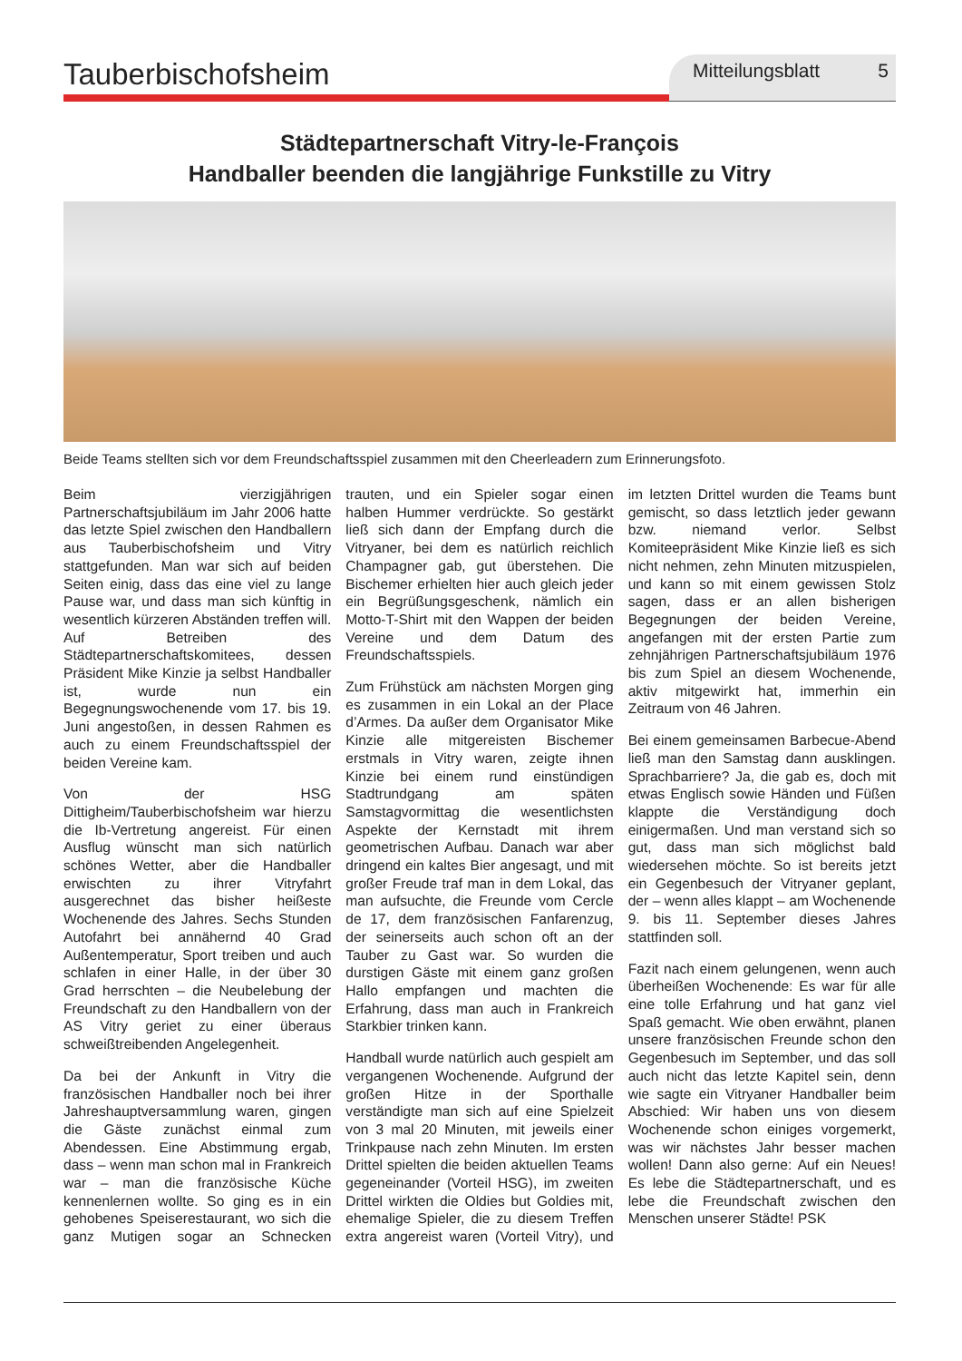Tauberbischofsheim
Mitteilungsblatt 5
Städtepartnerschaft Vitry-le-François
Handballer beenden die langjährige Funkstille zu Vitry
Beide Teams stellten sich vor dem Freundschaftsspiel zusammen mit den Cheerleadern zum Erinnerungsfoto.
Beim vierzigjährigen Partnerschaftsjubiläum im Jahr 2006 hatte das letzte Spiel zwischen den Handballern aus Tauberbischofsheim und Vitry stattgefunden. Man war sich auf beiden Seiten einig, dass das eine viel zu lange Pause war, und dass man sich künftig in wesentlich kürzeren Abständen treffen will. Auf Betreiben des Städtepartnerschaftskomitees, dessen Präsident Mike Kinzie ja selbst Handballer ist, wurde nun ein Begegnungswochenende vom 17. bis 19. Juni angestoßen, in dessen Rahmen es auch zu einem Freundschaftsspiel der beiden Vereine kam.
Von der HSG Dittigheim/Tauberbischofsheim war hierzu die Ib-Vertretung angereist. Für einen Ausflug wünscht man sich natürlich schönes Wetter, aber die Handballer erwischten zu ihrer Vitryfahrt ausgerechnet das bisher heißeste Wochenende des Jahres. Sechs Stunden Autofahrt bei annähernd 40 Grad Außentemperatur, Sport treiben und auch schlafen in einer Halle, in der über 30 Grad herrschten – die Neubelebung der Freundschaft zu den Handballern von der AS Vitry geriet zu einer überaus schweißtreibenden Angelegenheit.
Da bei der Ankunft in Vitry die französischen Handballer noch bei ihrer Jahreshauptversammlung waren, gingen die Gäste zunächst einmal zum Abendessen. Eine Abstimmung ergab, dass – wenn man schon mal in Frankreich war – man die französische Küche kennenlernen wollte. So ging es in ein gehobenes Speiserestaurant, wo sich die ganz Mutigen sogar an Schnecken trauten, und ein Spieler sogar einen halben Hummer verdrückte. So gestärkt ließ sich dann der Empfang durch die Vitryaner, bei dem es natürlich reichlich Champagner gab, gut überstehen. Die Bischemer erhielten hier auch gleich jeder ein Begrüßungsgeschenk, nämlich ein Motto-T-Shirt mit den Wappen der beiden Vereine und dem Datum des Freundschaftsspiels.
Zum Frühstück am nächsten Morgen ging es zusammen in ein Lokal an der Place d’Armes. Da außer dem Organisator Mike Kinzie alle mitgereisten Bischemer erstmals in Vitry waren, zeigte ihnen Kinzie bei einem rund einstündigen Stadtrundgang am späten Samstagvormittag die wesentlichsten Aspekte der Kernstadt mit ihrem geometrischen Aufbau. Danach war aber dringend ein kaltes Bier angesagt, und mit großer Freude traf man in dem Lokal, das man aufsuchte, die Freunde vom Cercle de 17, dem französischen Fanfarenzug, der seinerseits auch schon oft an der Tauber zu Gast war. So wurden die durstigen Gäste mit einem ganz großen Hallo empfangen und machten die Erfahrung, dass man auch in Frankreich Starkbier trinken kann.
Handball wurde natürlich auch gespielt am vergangenen Wochenende. Aufgrund der großen Hitze in der Sporthalle verständigte man sich auf eine Spielzeit von 3 mal 20 Minuten, mit jeweils einer Trinkpause nach zehn Minuten. Im ersten Drittel spielten die beiden aktuellen Teams gegeneinander (Vorteil HSG), im zweiten Drittel wirkten die Oldies but Goldies mit, ehemalige Spieler, die zu diesem Treffen extra angereist waren (Vorteil Vitry), und im letzten Drittel wurden die Teams bunt gemischt, so dass letztlich jeder gewann bzw. niemand verlor. Selbst Komiteepräsident Mike Kinzie ließ es sich nicht nehmen, zehn Minuten mitzuspielen, und kann so mit einem gewissen Stolz sagen, dass er an allen bisherigen Begegnungen der beiden Vereine, angefangen mit der ersten Partie zum zehnjährigen Partnerschaftsjubiläum 1976 bis zum Spiel an diesem Wochenende, aktiv mitgewirkt hat, immerhin ein Zeitraum von 46 Jahren.
Bei einem gemeinsamen Barbecue-Abend ließ man den Samstag dann ausklingen. Sprachbarriere? Ja, die gab es, doch mit etwas Englisch sowie Händen und Füßen klappte die Verständigung doch einigermaßen. Und man verstand sich so gut, dass man sich möglichst bald wiedersehen möchte. So ist bereits jetzt ein Gegenbesuch der Vitryaner geplant, der – wenn alles klappt – am Wochenende 9. bis 11. September dieses Jahres stattfinden soll.
Fazit nach einem gelungenen, wenn auch überheißen Wochenende: Es war für alle eine tolle Erfahrung und hat ganz viel Spaß gemacht. Wie oben erwähnt, planen unsere französischen Freunde schon den Gegenbesuch im September, und das soll auch nicht das letzte Kapitel sein, denn wie sagte ein Vitryaner Handballer beim Abschied: Wir haben uns von diesem Wochenende schon einiges vorgemerkt, was wir nächstes Jahr besser machen wollen! Dann also gerne: Auf ein Neues! Es lebe die Städtepartnerschaft, und es lebe die Freundschaft zwischen den Menschen unserer Städte! PSK